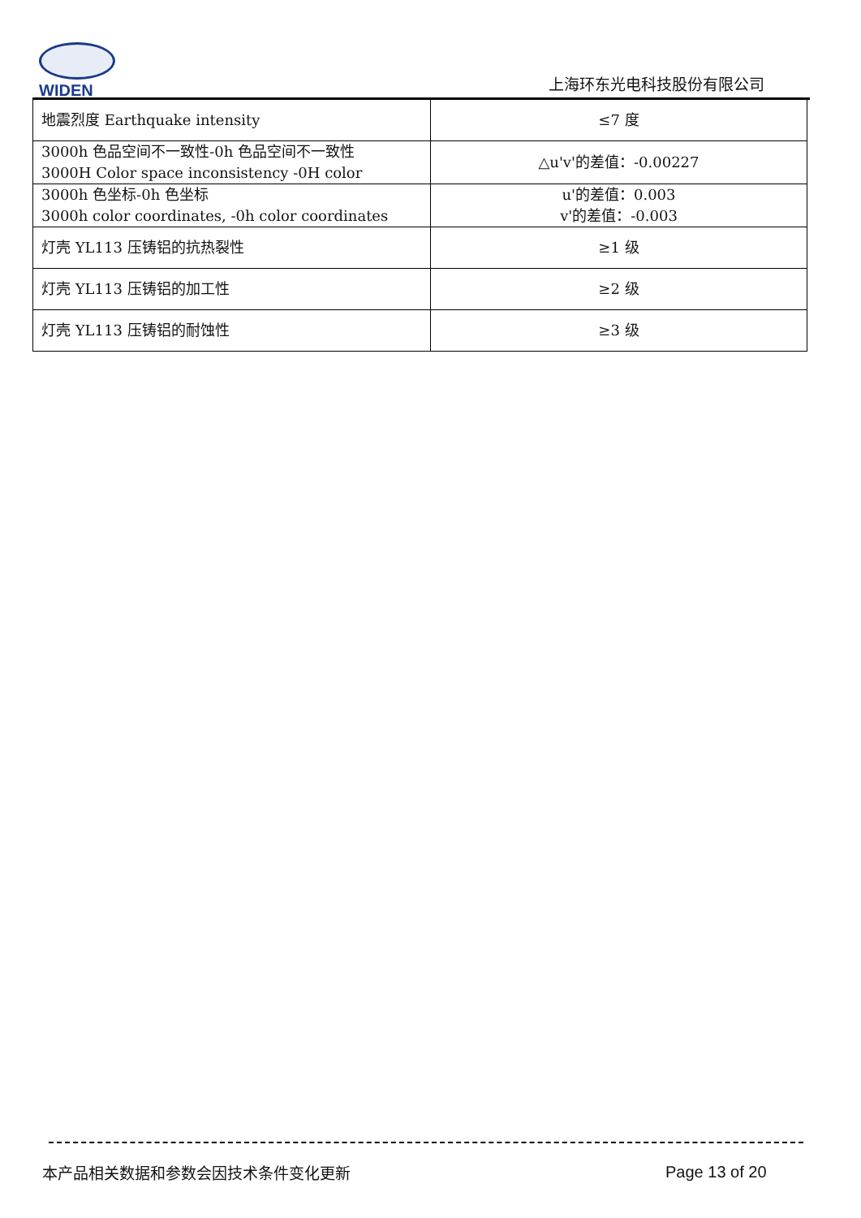WIDEN
上海环东光电科技股份有限公司
| 地震烈度 Earthquake intensity | ≤7 度 |
| 3000h 色品空间不一致性-0h 色品空间不一致性 3000H Color space inconsistency -0H color | △u'v'的差值：-0.00227 |
| 3000h 色坐标-0h 色坐标 3000h color coordinates, -0h color coordinates | u'的差值：0.003 v'的差值：-0.003 |
| 灯壳 YL113 压铸铝的抗热裂性 | ≥1 级 |
| 灯壳 YL113 压铸铝的加工性 | ≥2 级 |
| 灯壳 YL113 压铸铝的耐蚀性 | ≥3 级 |
本产品相关数据和参数会因技术条件变化更新
Page 13 of 20